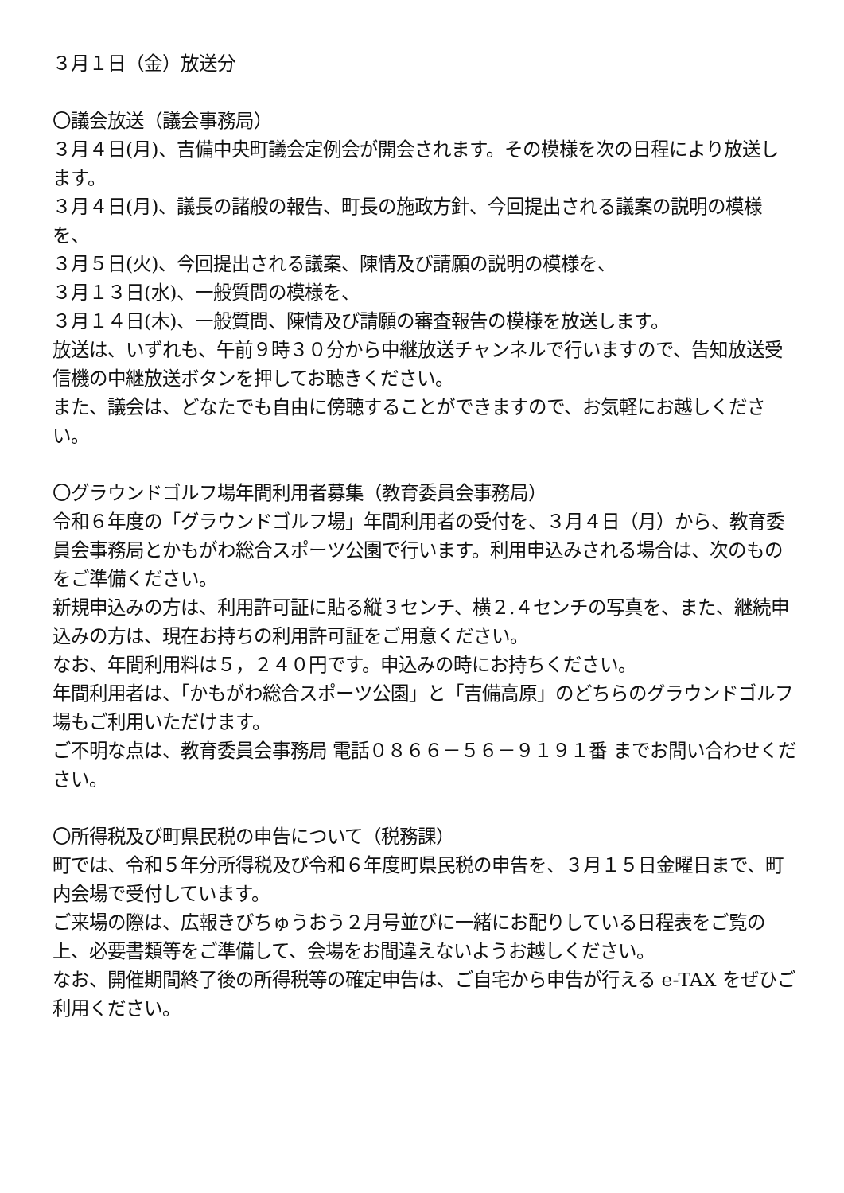３月１日（金）放送分
〇議会放送（議会事務局）
３月４日(月)、吉備中央町議会定例会が開会されます。その模様を次の日程により放送します。
３月４日(月)、議長の諸般の報告、町長の施政方針、今回提出される議案の説明の模様を、
３月５日(火)、今回提出される議案、陳情及び請願の説明の模様を、
３月１３日(水)、一般質問の模様を、
３月１４日(木)、一般質問、陳情及び請願の審査報告の模様を放送します。
放送は、いずれも、午前９時３０分から中継放送チャンネルで行いますので、告知放送受信機の中継放送ボタンを押してお聴きください。
また、議会は、どなたでも自由に傍聴することができますので、お気軽にお越しください。
〇グラウンドゴルフ場年間利用者募集（教育委員会事務局）
令和６年度の「グラウンドゴルフ場」年間利用者の受付を、３月４日（月）から、教育委員会事務局とかもがわ総合スポーツ公園で行います。利用申込みされる場合は、次のものをご準備ください。
新規申込みの方は、利用許可証に貼る縦３センチ、横２.４センチの写真を、また、継続申込みの方は、現在お持ちの利用許可証をご用意ください。
なお、年間利用料は５，２４０円です。申込みの時にお持ちください。
年間利用者は、「かもがわ総合スポーツ公園」と「吉備高原」のどちらのグラウンドゴルフ場もご利用いただけます。
ご不明な点は、教育委員会事務局 電話０８６６－５６－９１９１番 までお問い合わせください。
〇所得税及び町県民税の申告について（税務課）
町では、令和５年分所得税及び令和６年度町県民税の申告を、３月１５日金曜日まで、町内会場で受付しています。
ご来場の際は、広報きびちゅうおう２月号並びに一緒にお配りしている日程表をご覧の上、必要書類等をご準備して、会場をお間違えないようお越しください。
なお、開催期間終了後の所得税等の確定申告は、ご自宅から申告が行える e-TAX をぜひご利用ください。